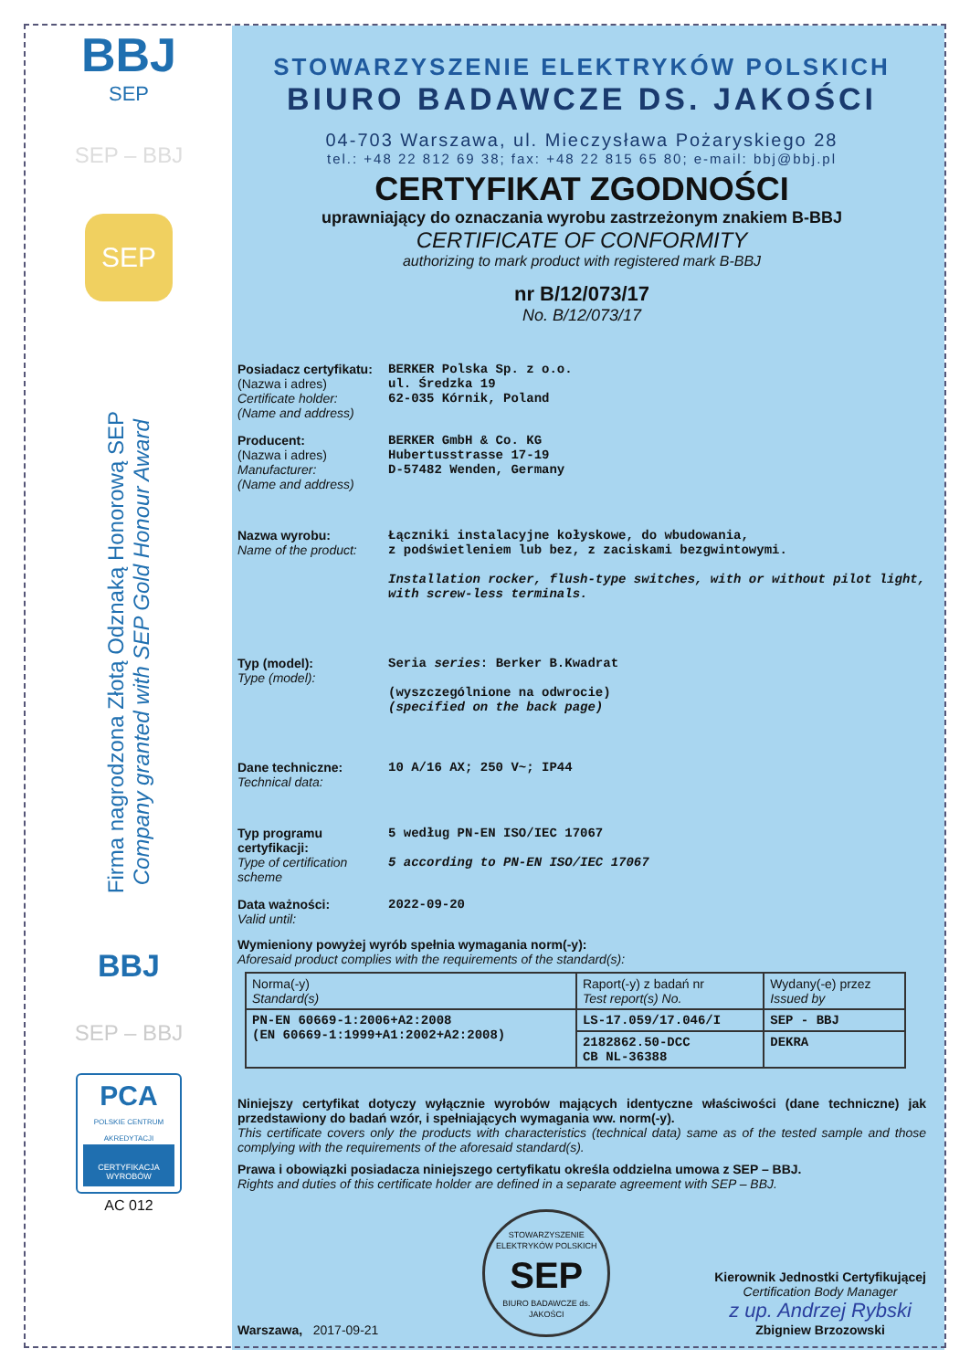BBJ
SEP
SEP – BBJ
SEP
Firma nagrodzona Złotą Odznaką Honorową SEP
Company granted with SEP Gold Honour Award
BBJ
SEP – BBJ
PCA
POLSKIE CENTRUM AKREDYTACJI
CERTYFIKACJA WYROBÓW
AC 012
STOWARZYSZENIE ELEKTRYKÓW POLSKICH
BIURO BADAWCZE DS. JAKOŚCI
04-703 Warszawa, ul. Mieczysława Pożaryskiego 28
tel.: +48 22 812 69 38; fax: +48 22 815 65 80; e-mail: bbj@bbj.pl
CERTYFIKAT ZGODNOŚCI
uprawniający do oznaczania wyrobu zastrzeżonym znakiem B-BBJ
CERTIFICATE OF CONFORMITY
authorizing to mark product with registered mark B-BBJ
nr B/12/073/17
No. B/12/073/17
Posiadacz certyfikatu:
(Nazwa i adres)
Certificate holder:
(Name and address)
BERKER Polska Sp. z o.o.
ul. Średzka 19
62-035 Kórnik, Poland
Producent:
(Nazwa i adres)
Manufacturer:
(Name and address)
BERKER GmbH & Co. KG
Hubertusstrasse 17-19
D-57482 Wenden, Germany
Nazwa wyrobu:
Name of the product:
Łączniki instalacyjne kołyskowe, do wbudowania,
z podświetleniem lub bez, z zaciskami bezgwintowymi.
Installation rocker, flush-type switches, with or without pilot light, with screw-less terminals.
Typ (model):
Type (model):
Seria series: Berker B.Kwadrat
(wyszczególnione na odwrocie)
(specified on the back page)
Dane techniczne:
Technical data:
10 A/16 AX; 250 V~; IP44
Typ programu certyfikacji:
Type of certification scheme
5 według PN-EN ISO/IEC 17067
5 according to PN-EN ISO/IEC 17067
Data ważności:
Valid until:
2022-09-20
Wymieniony powyżej wyrób spełnia wymagania norm(-y):
Aforesaid product complies with the requirements of the standard(s):
| Norma(-y) Standard(s) | Raport(-y) z badań nr Test report(s) No. | Wydany(-e) przez Issued by |
| PN-EN 60669-1:2006+A2:2008 (EN 60669-1:1999+A1:2002+A2:2008) | LS-17.059/17.046/I | SEP - BBJ |
| | 2182862.50-DCC CB NL-36388 | DEKRA |
Niniejszy certyfikat dotyczy wyłącznie wyrobów mających identyczne właściwości (dane techniczne) jak przedstawiony do badań wzór, i spełniających wymagania ww. norm(-y).
This certificate covers only the products with characteristics (technical data) same as of the tested sample and those complying with the requirements of the aforesaid standard(s).
Prawa i obowiązki posiadacza niniejszego certyfikatu określa oddzielna umowa z SEP – BBJ.
Rights and duties of this certificate holder are defined in a separate agreement with SEP – BBJ.
Warszawa, 2017-09-21
STOWARZYSZENIE ELEKTRYKÓW POLSKICH
SEP
BIURO BADAWCZE ds. JAKOŚCI
Kierownik Jednostki Certyfikującej
Certification Body Manager
z up. Andrzej Rybski
Zbigniew Brzozowski